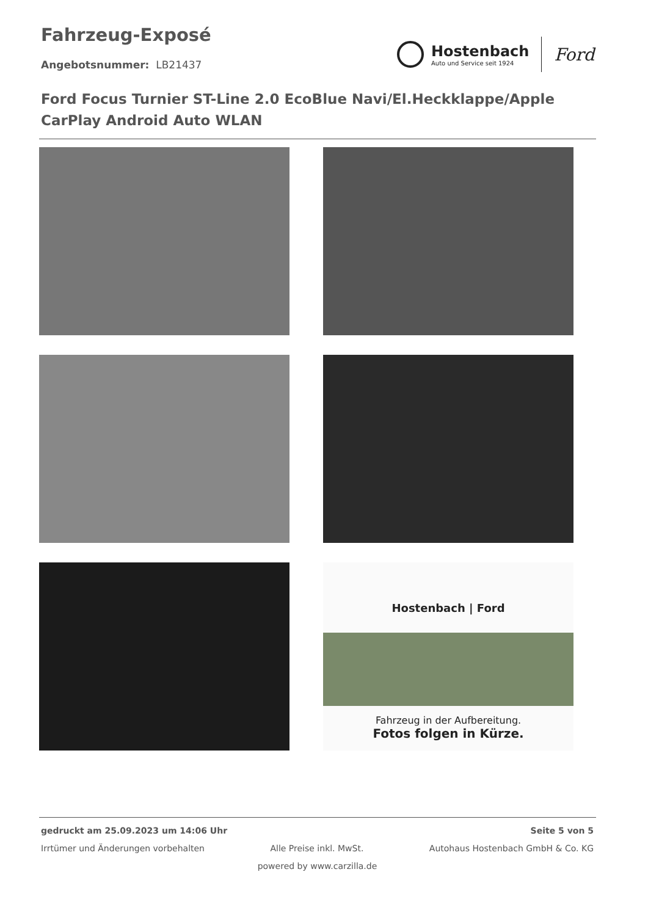Fahrzeug-Exposé
Angebotsnummer: LB21437
Hostenbach
Auto und Service seit 1924
Ford
Ford Focus Turnier ST-Line 2.0 EcoBlue Navi/El.Heckklappe/Apple CarPlay Android Auto WLAN
Hostenbach | Ford
Fahrzeug in der Aufbereitung.
Fotos folgen in Kürze.
gedruckt am 25.09.2023 um 14:06 Uhr Seite 5 von 5
Irrtümer und Änderungen vorbehalten Alle Preise inkl. MwSt. Autohaus Hostenbach GmbH & Co. KG
powered by www.carzilla.de